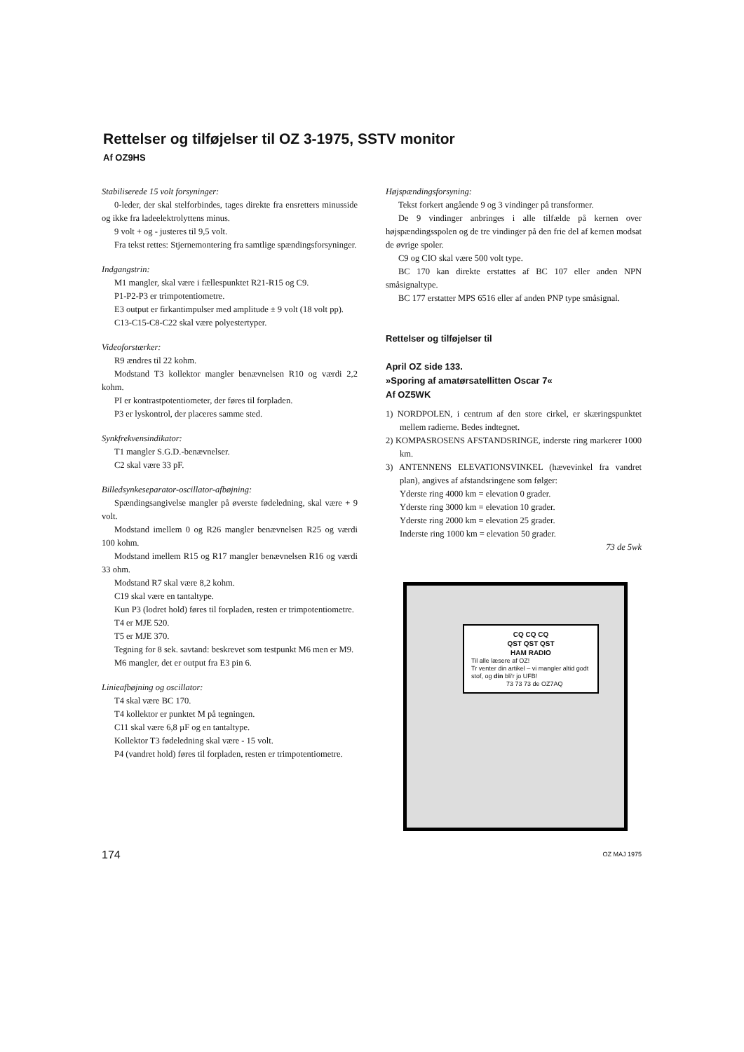Rettelser og tilføjelser til OZ 3-1975, SSTV monitor
Af OZ9HS
Stabiliserede 15 volt forsyninger:
0-leder, der skal stelforbindes, tages direkte fra ensretters minusside og ikke fra ladeelektrolyttens minus.
9 volt + og - justeres til 9,5 volt.
Fra tekst rettes: Stjernemontering fra samtlige spændingsforsyninger.
Indgangstrin:
M1 mangler, skal være i fællespunktet R21-R15 og C9.
P1-P2-P3 er trimpotentiometre.
E3 output er firkantimpulser med amplitude ± 9 volt (18 volt pp).
C13-C15-C8-C22 skal være polyestertyper.
Videoforstærker:
R9 ændres til 22 kohm.
Modstand T3 kollektor mangler benævnelsen R10 og værdi 2,2 kohm.
PI er kontrastpotentiometer, der føres til forpladen.
P3 er lyskontrol, der placeres samme sted.
Synkfrekvensindikator:
T1 mangler S.G.D.-benævnelser.
C2 skal være 33 pF.
Billedsynkeseparator-oscillator-afbøjning:
Spændingsangivelse mangler på øverste fødeledning, skal være + 9 volt.
Modstand imellem 0 og R26 mangler benævnelsen R25 og værdi 100 kohm.
Modstand imellem R15 og R17 mangler benævnelsen R16 og værdi 33 ohm.
Modstand R7 skal være 8,2 kohm.
C19 skal være en tantaltype.
Kun P3 (lodret hold) føres til forpladen, resten er trimpotentiometre.
T4 er MJE 520.
T5 er MJE 370.
Tegning for 8 sek. savtand: beskrevet som testpunkt M6 men er M9.
M6 mangler, det er output fra E3 pin 6.
Linieafbøjning og oscillator:
T4 skal være BC 170.
T4 kollektor er punktet M på tegningen.
C11 skal være 6,8 µF og en tantaltype.
Kollektor T3 fødeledning skal være - 15 volt.
P4 (vandret hold) føres til forpladen, resten er trimpotentiometre.
Højspændingsforsyning:
Tekst forkert angående 9 og 3 vindinger på transformer.
De 9 vindinger anbringes i alle tilfælde på kernen over højspændingsspolen og de tre vindinger på den frie del af kernen modsat de øvrige spoler.
C9 og CIO skal være 500 volt type.
BC 170 kan direkte erstattes af BC 107 eller anden NPN småsignaltype.
BC 177 erstatter MPS 6516 eller af anden PNP type småsignal.
Rettelser og tilføjelser til
April OZ side 133.
»Sporing af amatørsatellitten Oscar 7«
Af OZ5WK
1) NORDPOLEN, i centrum af den store cirkel, er skæringspunktet mellem radierne. Bedes indtegnet.
2) KOMPASROSENS AFSTANDSRINGE, inderste ring markerer 1000 km.
3) ANTENNENS ELEVATIONSVINKEL (hævevinkel fra vandret plan), angives af afstandsringene som følger:
Yderste ring 4000 km = elevation 0 grader.
Yderste ring 3000 km = elevation 10 grader.
Yderste ring 2000 km = elevation 25 grader.
Inderste ring 1000 km = elevation 50 grader.
73 de 5wk
CQ CQ CQ
QST QST QST
HAM RADIO
Til alle læsere af OZ!
Tr venter din artikel – vi mangler altid godt stof, og din bli'r jo UFB!
73 73 73 de OZ7AQ
174 OZ MAJ 1975